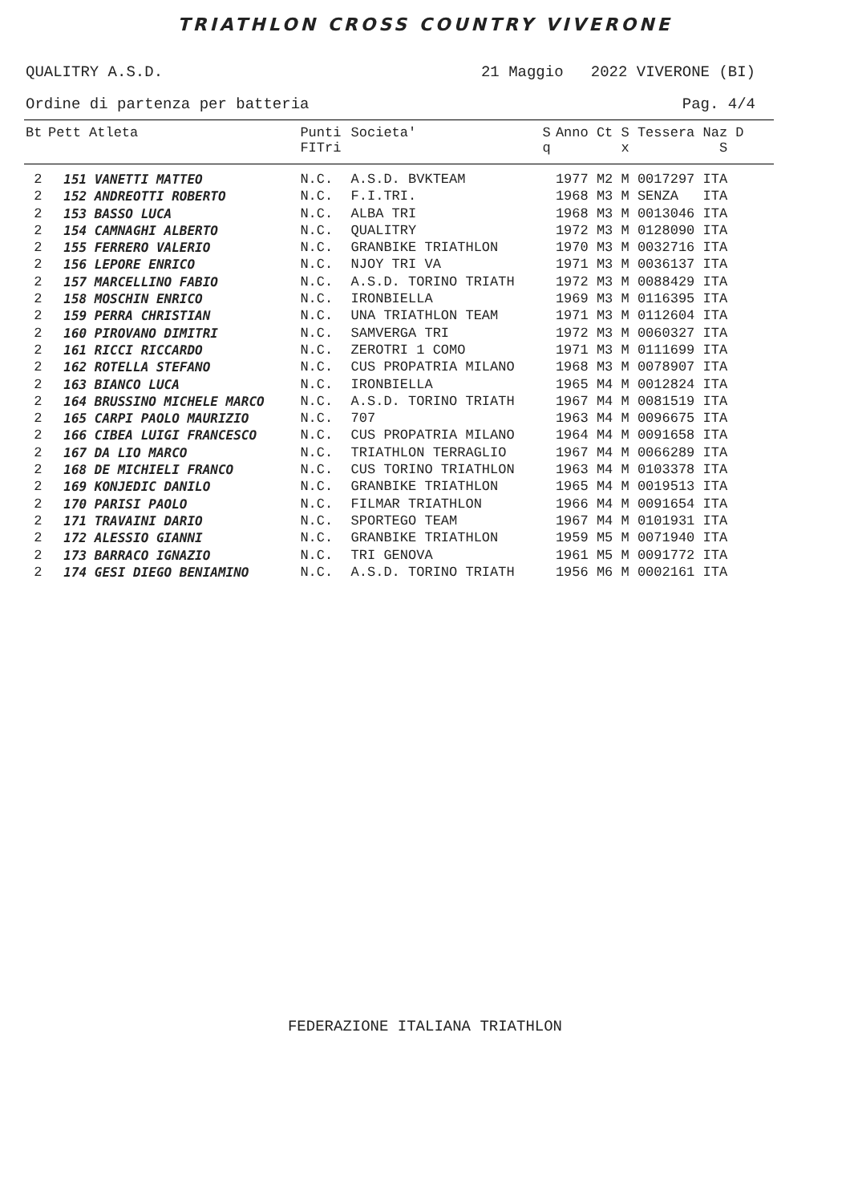TRIATHLON CROSS COUNTRY VIVERONE
QUALITRY A.S.D. 21 Maggio 2022 VIVERONE (BI)
Ordine di partenza per batteria Pag. 4/4
| Bt | Pett Atleta | Punti FITri | Societa' | S q | Anno Ct S Tessera Naz D x S |
| --- | --- | --- | --- | --- | --- |
| 2 | 151 VANETTI MATTEO | N.C. | A.S.D. BVKTEAM | | 1977 M2 M 0017297 ITA |
| 2 | 152 ANDREOTTI ROBERTO | N.C. | F.I.TRI. | | 1968 M3 M SENZA ITA |
| 2 | 153 BASSO LUCA | N.C. | ALBA TRI | | 1968 M3 M 0013046 ITA |
| 2 | 154 CAMNAGHI ALBERTO | N.C. | QUALITRY | | 1972 M3 M 0128090 ITA |
| 2 | 155 FERRERO VALERIO | N.C. | GRANBIKE TRIATHLON | | 1970 M3 M 0032716 ITA |
| 2 | 156 LEPORE ENRICO | N.C. | NJOY TRI VA | | 1971 M3 M 0036137 ITA |
| 2 | 157 MARCELLINO FABIO | N.C. | A.S.D. TORINO TRIATH | | 1972 M3 M 0088429 ITA |
| 2 | 158 MOSCHIN ENRICO | N.C. | IRONBIELLA | | 1969 M3 M 0116395 ITA |
| 2 | 159 PERRA CHRISTIAN | N.C. | UNA TRIATHLON TEAM | | 1971 M3 M 0112604 ITA |
| 2 | 160 PIROVANO DIMITRI | N.C. | SAMVERGA TRI | | 1972 M3 M 0060327 ITA |
| 2 | 161 RICCI RICCARDO | N.C. | ZEROTRI 1 COMO | | 1971 M3 M 0111699 ITA |
| 2 | 162 ROTELLA STEFANO | N.C. | CUS PROPATRIA MILANO | | 1968 M3 M 0078907 ITA |
| 2 | 163 BIANCO LUCA | N.C. | IRONBIELLA | | 1965 M4 M 0012824 ITA |
| 2 | 164 BRUSSINO MICHELE MARCO | N.C. | A.S.D. TORINO TRIATH | | 1967 M4 M 0081519 ITA |
| 2 | 165 CARPI PAOLO MAURIZIO | N.C. | 707 | | 1963 M4 M 0096675 ITA |
| 2 | 166 CIBEA LUIGI FRANCESCO | N.C. | CUS PROPATRIA MILANO | | 1964 M4 M 0091658 ITA |
| 2 | 167 DA LIO MARCO | N.C. | TRIATHLON TERRAGLIO | | 1967 M4 M 0066289 ITA |
| 2 | 168 DE MICHIELI FRANCO | N.C. | CUS TORINO TRIATHLON | | 1963 M4 M 0103378 ITA |
| 2 | 169 KONJEDIC DANILO | N.C. | GRANBIKE TRIATHLON | | 1965 M4 M 0019513 ITA |
| 2 | 170 PARISI PAOLO | N.C. | FILMAR TRIATHLON | | 1966 M4 M 0091654 ITA |
| 2 | 171 TRAVAINI DARIO | N.C. | SPORTEGO TEAM | | 1967 M4 M 0101931 ITA |
| 2 | 172 ALESSIO GIANNI | N.C. | GRANBIKE TRIATHLON | | 1959 M5 M 0071940 ITA |
| 2 | 173 BARRACO IGNAZIO | N.C. | TRI GENOVA | | 1961 M5 M 0091772 ITA |
| 2 | 174 GESI DIEGO BENIAMINO | N.C. | A.S.D. TORINO TRIATH | | 1956 M6 M 0002161 ITA |
FEDERAZIONE ITALIANA TRIATHLON